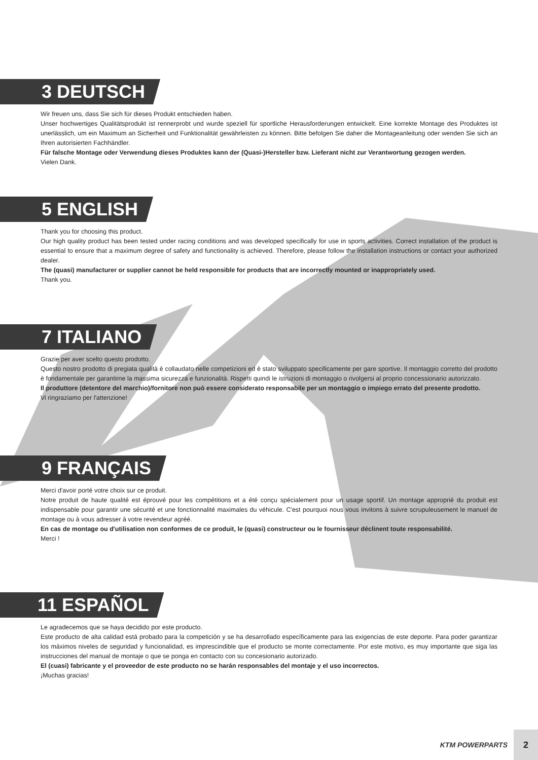3 DEUTSCH
Wir freuen uns, dass Sie sich für dieses Produkt entschieden haben.
Unser hochwertiges Qualitätsprodukt ist rennerprobt und wurde speziell für sportliche Herausforderungen entwickelt. Eine korrekte Montage des Produktes ist unerlässlich, um ein Maximum an Sicherheit und Funktionalität gewährleisten zu können. Bitte befolgen Sie daher die Montageanleitung oder wenden Sie sich an Ihren autorisierten Fachhändler.
Für falsche Montage oder Verwendung dieses Produktes kann der (Quasi-)Hersteller bzw. Lieferant nicht zur Verantwortung gezogen werden.
Vielen Dank.
5 ENGLISH
Thank you for choosing this product.
Our high quality product has been tested under racing conditions and was developed specifically for use in sports activities. Correct installation of the product is essential to ensure that a maximum degree of safety and functionality is achieved. Therefore, please follow the installation instructions or contact your authorized dealer.
The (quasi) manufacturer or supplier cannot be held responsible for products that are incorrectly mounted or inappropriately used.
Thank you.
7 ITALIANO
Grazie per aver scelto questo prodotto.
Questo nostro prodotto di pregiata qualità è collaudato nelle competizioni ed è stato sviluppato specificamente per gare sportive. Il montaggio corretto del prodotto è fondamentale per garantirne la massima sicurezza e funzionalità. Rispetti quindi le istruzioni di montaggio o rivolgersi al proprio concessionario autorizzato.
Il produttore (detentore del marchio)/fornitore non può essere considerato responsabile per un montaggio o impiego errato del presente prodotto.
Vi ringraziamo per l'attenzione!
9 FRANÇAIS
Merci d'avoir porté votre choix sur ce produit.
Notre produit de haute qualité est éprouvé pour les compétitions et a été conçu spécialement pour un usage sportif. Un montage approprié du produit est indispensable pour garantir une sécurité et une fonctionnalité maximales du véhicule. C'est pourquoi nous vous invitons à suivre scrupuleusement le manuel de montage ou à vous adresser à votre revendeur agréé.
En cas de montage ou d'utilisation non conformes de ce produit, le (quasi) constructeur ou le fournisseur déclinent toute responsabilité.
Merci !
11 ESPAÑOL
Le agradecemos que se haya decidido por este producto.
Este producto de alta calidad está probado para la competición y se ha desarrollado específicamente para las exigencias de este deporte. Para poder garantizar los máximos niveles de seguridad y funcionalidad, es imprescindible que el producto se monte correctamente. Por este motivo, es muy importante que siga las instrucciones del manual de montaje o que se ponga en contacto con su concesionario autorizado.
El (cuasi) fabricante y el proveedor de este producto no se harán responsables del montaje y el uso incorrectos.
¡Muchas gracias!
KTM POWERPARTS 2